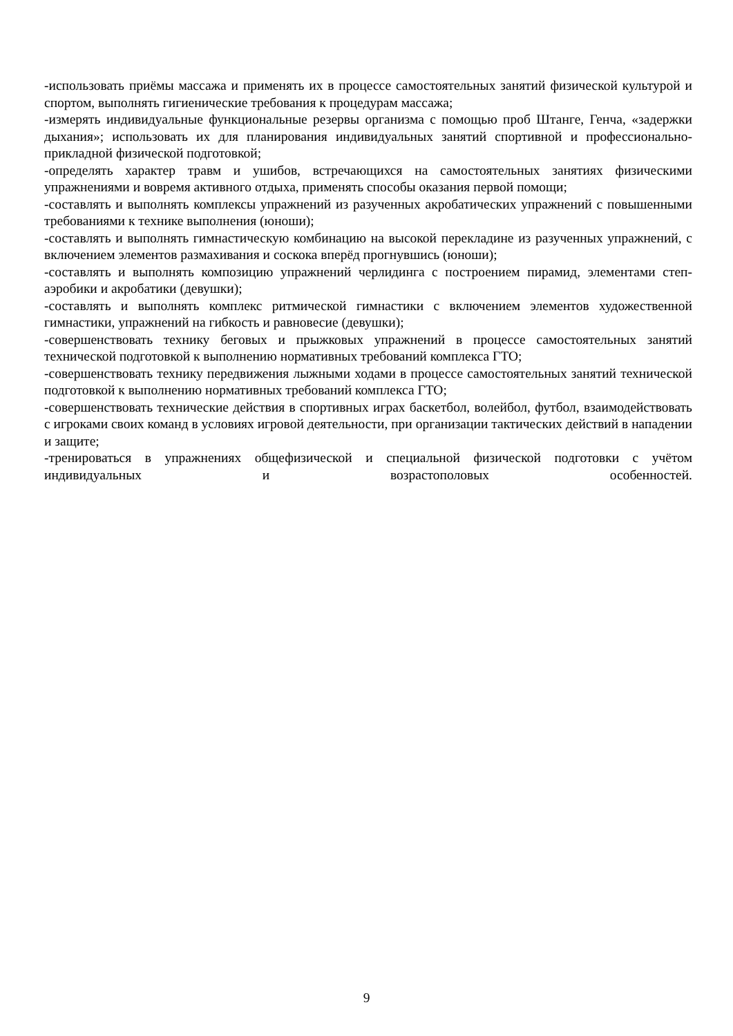-использовать приёмы массажа и применять их в процессе самостоятельных занятий физической культурой и спортом, выполнять гигиенические требования к процедурам массажа;
-измерять индивидуальные функциональные резервы организма с помощью проб Штанге, Генча, «задержки дыхания»; использовать их для планирования индивидуальных занятий спортивной и профессионально-прикладной физической подготовкой;
-определять характер травм и ушибов, встречающихся на самостоятельных занятиях физическими упражнениями и вовремя активного отдыха, применять способы оказания первой помощи;
-составлять и выполнять комплексы упражнений из разученных акробатических упражнений с повышенными требованиями к технике выполнения (юноши);
-составлять и выполнять гимнастическую комбинацию на высокой перекладине из разученных упражнений, с включением элементов размахивания и соскока вперёд прогнувшись (юноши);
-составлять и выполнять композицию упражнений черлидинга с построением пирамид, элементами степ-аэробики и акробатики (девушки);
-составлять и выполнять комплекс ритмической гимнастики с включением элементов художественной гимнастики, упражнений на гибкость и равновесие (девушки);
-совершенствовать технику беговых и прыжковых упражнений в процессе самостоятельных занятий технической подготовкой к выполнению нормативных требований комплекса ГТО;
-совершенствовать технику передвижения лыжными ходами в процессе самостоятельных занятий технической подготовкой к выполнению нормативных требований комплекса ГТО;
-совершенствовать технические действия в спортивных играх баскетбол, волейбол, футбол, взаимодействовать с игроками своих команд в условиях игровой деятельности, при организации тактических действий в нападении и защите;
-тренироваться в упражнениях общефизической и специальной физической подготовки с учётом индивидуальных и возрастополовых особенностей.
9